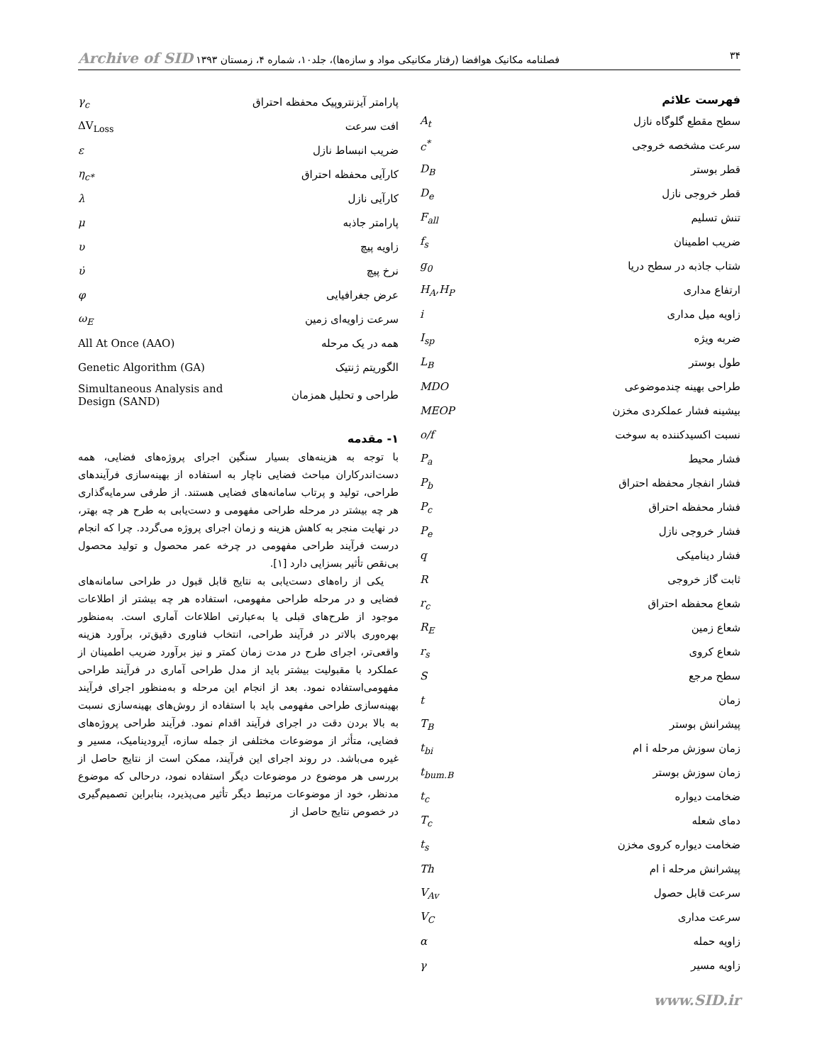۳۴ فصلنامه مکانیک هوافضا (رفتار مکانیکی مواد و سازه‌ها)، جلد۱۰، شماره ۴، زمستان ۱۳۹۳ Archive of SID
فهرست علائم
| سطح مقطع گلوگاه نازل | A<sub>t</sub> |
| سرعت مشخصه خروجی | c<sup>*</sup> |
| قطر بوستر | D<sub>B</sub> |
| قطر خروجی نازل | D<sub>e</sub> |
| تنش تسلیم | F<sub>all</sub> |
| ضریب اطمینان | f<sub>s</sub> |
| شتاب جاذبه در سطح دریا | g<sub>0</sub> |
| ارتفاع مداری | H<sub>A</sub>,H<sub>P</sub> |
| زاویه میل مداری | i |
| ضربه ویژه | I<sub>sp</sub> |
| طول بوستر | L<sub>B</sub> |
| طراحی بهینه چندموضوعی | MDO |
| بیشینه فشار عملکردی مخزن | MEOP |
| نسبت اکسیدکننده به سوخت | o/f |
| فشار محیط | P<sub>a</sub> |
| فشار انفجار محفظه احتراق | P<sub>b</sub> |
| فشار محفظه احتراق | P<sub>c</sub> |
| فشار خروجی نازل | P<sub>e</sub> |
| فشار دینامیکی | q |
| ثابت گاز خروجی | R |
| شعاع محفظه احتراق | r<sub>c</sub> |
| شعاع زمین | R<sub>E</sub> |
| شعاع کروی | r<sub>s</sub> |
| سطح مرجع | S |
| زمان | t |
| پیشرانش بوستر | T<sub>B</sub> |
| زمان سوزش مرحله i ام | t<sub>bi</sub> |
| زمان سوزش بوستر | t<sub>bum.B</sub> |
| ضخامت دیواره | t<sub>c</sub> |
| دمای شعله | T<sub>c</sub> |
| ضخامت دیواره کروی مخزن | t<sub>s</sub> |
| پیشرانش مرحله i ام | Th |
| سرعت قابل حصول | V<sub>Av</sub> |
| سرعت مداری | V<sub>C</sub> |
| زاویه حمله | α |
| زاویه مسیر | γ |
| پارامتر آیزنتروپیک محفظه احتراق | γ<sub>c</sub> |
| افت سرعت | ΔV<sub>Loss</sub> |
| ضریب انبساط نازل | ε |
| کارآیی محفظه احتراق | η<sub>c*</sub> |
| کارآیی نازل | λ |
| پارامتر جاذبه | μ |
| زاویه پیچ | υ |
| نرخ پیچ | υ̇ |
| عرض جغرافیایی | φ |
| سرعت زاویه‌ای زمین | ω<sub>E</sub> |
| همه در یک مرحله | All At Once (AAO) |
| الگوریتم ژنتیک | Genetic Algorithm (GA) |
| طراحی و تحلیل همزمان | Simultaneous Analysis and Design (SAND) |
۱- مقدمه
با توجه به هزینه‌های بسیار سنگین اجرای پروژه‌های فضایی، همه دست‌اندرکاران مباحث فضایی ناچار به استفاده از بهینه‌سازی فرآیندهای طراحی، تولید و پرتاب سامانه‌های فضایی هستند. از طرفی سرمایه‌گذاری هر چه بیشتر در مرحله طراحی مفهومی و دست‌یابی به طرح هر چه بهتر، در نهایت منجر به کاهش هزینه و زمان اجرای پروژه می‌گردد. چرا که انجام درست فرآیند طراحی مفهومی در چرخه عمر محصول و تولید محصول بی‌نقص تأثیر بسزایی دارد [۱].
یکی از راه‌های دست‌یابی به نتایج قابل قبول در طراحی سامانه‌های فضایی و در مرحله طراحی مفهومی، استفاده هر چه بیشتر از اطلاعات موجود از طرح‌های قبلی یا به‌عبارتی اطلاعات آماری است. به‌منظور بهره‌وری بالاتر در فرآیند طراحی، انتخاب فناوری دقیق‌تر، برآورد هزینه واقعی‌تر، اجرای طرح در مدت زمان کمتر و نیز برآورد ضریب اطمینان از عملکرد با مقبولیت بیشتر باید از مدل طراحی آماری در فرآیند طراحی مفهومی‌استفاده نمود. بعد از انجام این مرحله و به‌منظور اجرای فرآیند بهینه‌سازی طراحی مفهومی باید با استفاده از روش‌های بهینه‌سازی نسبت به بالا بردن دقت در اجرای فرآیند اقدام نمود. فرآیند طراحی پروژه‌های فضایی، متأثر از موضوعات مختلفی از جمله سازه، آیرودینامیک، مسیر و غیره می‌باشد. در روند اجرای این فرآیند، ممکن است از نتایج حاصل از بررسی هر موضوع در موضوعات دیگر استفاده نمود، درحالی که موضوع مدنظر، خود از موضوعات مرتبط دیگر تأثیر می‌پذیرد، بنابراین تصمیم‌گیری در خصوص نتایج حاصل از
www.SID.ir